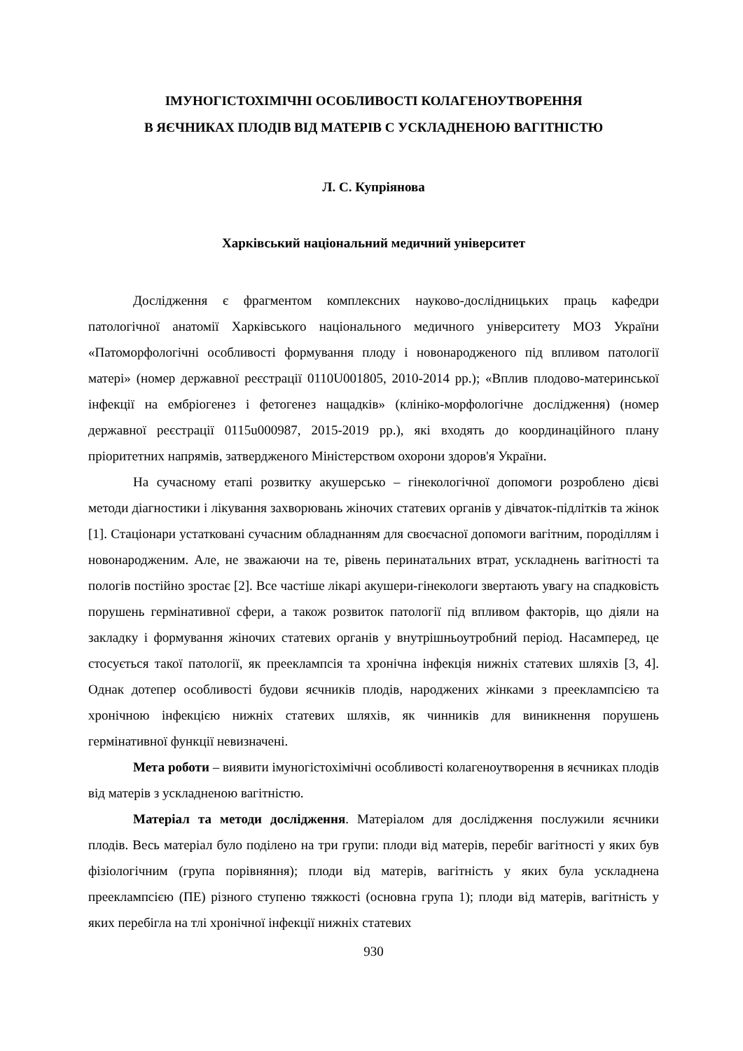ІМУНОГІСТОХІМІЧНІ ОСОБЛИВОСТІ КОЛАГЕНОУТВОРЕННЯ
В ЯЄЧНИКАХ ПЛОДІВ ВІД МАТЕРІВ С УСКЛАДНЕНОЮ ВАГІТНІСТЮ
Л. С. Купріянова
Харківський національний медичний університет
Дослідження є фрагментом комплексних науково-дослідницьких праць кафедри патологічної анатомії Харківського національного медичного університету МОЗ України «Патоморфологічні особливості формування плоду і новонародженого під впливом патології матері» (номер державної реєстрації 0110U001805, 2010-2014 рр.); «Вплив плодово-материнської інфекції на ембріогенез і фетогенез нащадків» (клініко-морфологічне дослідження) (номер державної реєстрації 0115u000987, 2015-2019 рр.), які входять до координаційного плану пріоритетних напрямів, затвердженого Міністерством охорони здоров'я України.
На сучасному етапі розвитку акушерсько – гінекологічної допомоги розроблено дієві методи діагностики і лікування захворювань жіночих статевих органів у дівчаток-підлітків та жінок [1]. Стаціонари устатковані сучасним обладнанням для своєчасної допомоги вагітним, породіллям і новонародженим. Але, не зважаючи на те, рівень перинатальних втрат, ускладнень вагітності та пологів постійно зростає [2]. Все частіше лікарі акушери-гінекологи звертають увагу на спадковість порушень гермінативної сфери, а також розвиток патології під впливом факторів, що діяли на закладку і формування жіночих статевих органів у внутрішньоутробний період. Насамперед, це стосується такої патології, як прееклампсія та хронічна інфекція нижніх статевих шляхів [3, 4]. Однак дотепер особливості будови яєчників плодів, народжених жінками з прееклампсією та хронічною інфекцією нижніх статевих шляхів, як чинників для виникнення порушень гермінативної функції невизначені.
Мета роботи – виявити імуногістохімічні особливості колагеноутворення в яєчниках плодів від матерів з ускладненою вагітністю.
Матеріал та методи дослідження. Матеріалом для дослідження послужили яєчники плодів. Весь матеріал було поділено на три групи: плоди від матерів, перебіг вагітності у яких був фізіологічним (група порівняння); плоди від матерів, вагітність у яких була ускладнена прееклампсією (ПЕ) різного ступеню тяжкості (основна група 1); плоди від матерів, вагітність у яких перебігла на тлі хронічної інфекції нижніх статевих
930